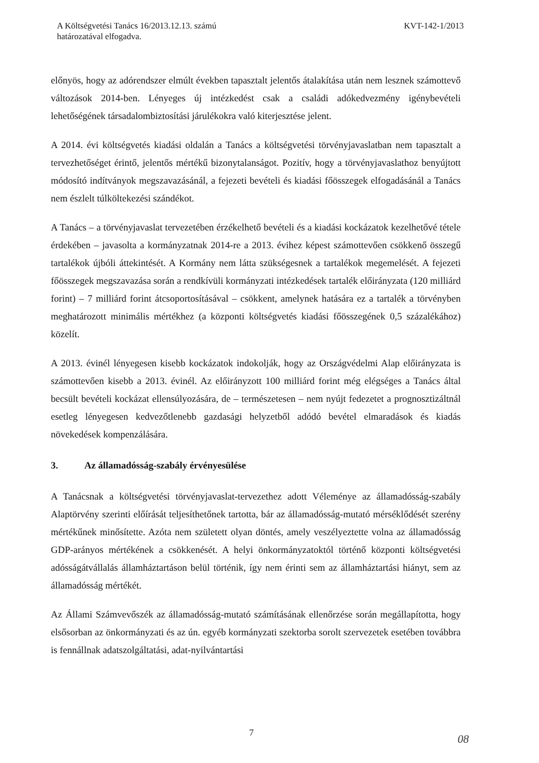A Költségvetési Tanács 16/2013.12.13. számú
határozatával elfogadva.
KVT-142-1/2013
előnyös, hogy az adórendszer elmúlt években tapasztalt jelentős átalakítása után nem lesznek számottevő változások 2014-ben. Lényeges új intézkedést csak a családi adókedvezmény igénybevételi lehetőségének társadalombiztosítási járulékokra való kiterjesztése jelent.
A 2014. évi költségvetés kiadási oldalán a Tanács a költségvetési törvényjavaslatban nem tapasztalt a tervezhetőséget érintő, jelentős mértékű bizonytalanságot. Pozitív, hogy a törvényjavaslathoz benyújtott módosító indítványok megszavazásánál, a fejezeti bevételi és kiadási főösszegek elfogadásánál a Tanács nem észlelt túlköltekezési szándékot.
A Tanács – a törvényjavaslat tervezetében érzékelhető bevételi és a kiadási kockázatok kezelhetővé tétele érdekében – javasolta a kormányzatnak 2014-re a 2013. évihez képest számottevően csökkenő összegű tartalékok újbóli áttekintését. A Kormány nem látta szükségesnek a tartalékok megemelését. A fejezeti főösszegek megszavazása során a rendkívüli kormányzati intézkedések tartalék előirányzata (120 milliárd forint) – 7 milliárd forint átcsoportosításával – csökkent, amelynek hatására ez a tartalék a törvényben meghatározott minimális mértékhez (a központi költségvetés kiadási főösszegének 0,5 százalékához) közelít.
A 2013. évinél lényegesen kisebb kockázatok indokolják, hogy az Országvédelmi Alap előirányzata is számottevően kisebb a 2013. évinél. Az előirányzott 100 milliárd forint még elégséges a Tanács által becsült bevételi kockázat ellensúlyozására, de – természetesen – nem nyújt fedezetet a prognosztizáltnál esetleg lényegesen kedvezőtlenebb gazdasági helyzetből adódó bevétel elmaradások és kiadás növekedések kompenzálására.
3. Az államadósság-szabály érvényesülése
A Tanácsnak a költségvetési törvényjavaslat-tervezethez adott Véleménye az államadósság-szabály Alaptörvény szerinti előírását teljesíthetőnek tartotta, bár az államadósság-mutató mérséklődését szerény mértékűnek minősítette. Azóta nem született olyan döntés, amely veszélyeztette volna az államadósság GDP-arányos mértékének a csökkenését. A helyi önkormányzatoktól történő központi költségvetési adósságátvállalás államháztartáson belül történik, így nem érinti sem az államháztartási hiányt, sem az államadósság mértékét.
Az Állami Számvevőszék az államadósság-mutató számításának ellenőrzése során megállapította, hogy elsősorban az önkormányzati és az ún. egyéb kormányzati szektorba sorolt szervezetek esetében továbbra is fennállnak adatszolgáltatási, adat-nyilvántartási
7 08